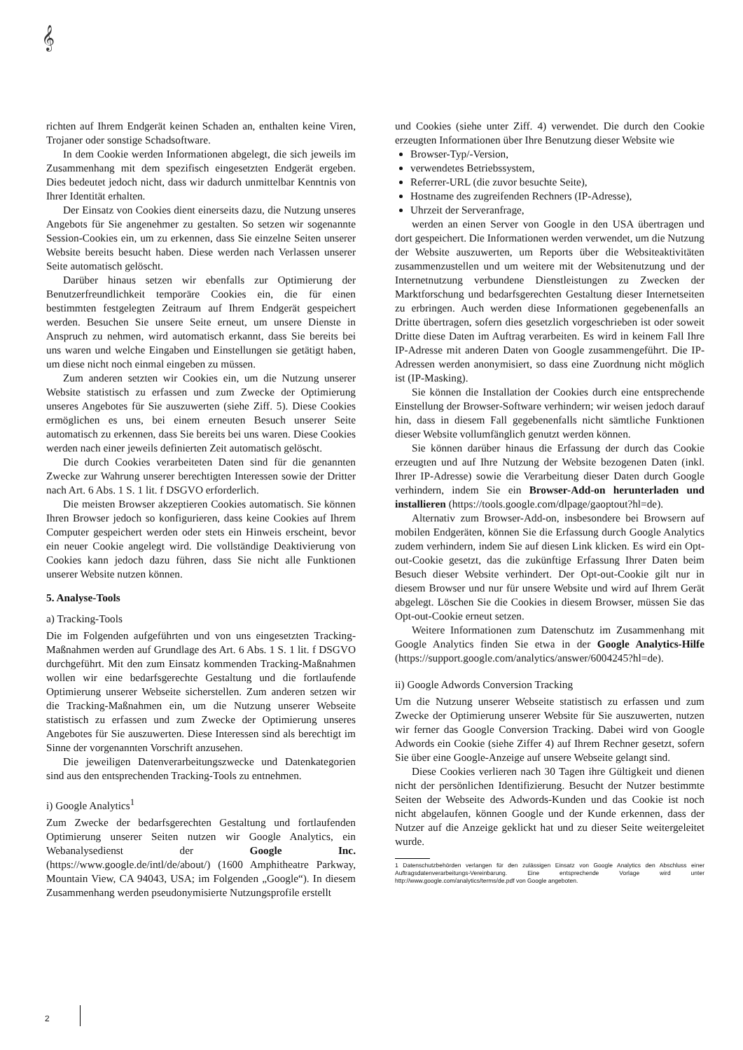𝄞
richten auf Ihrem Endgerät keinen Schaden an, enthalten keine Viren, Trojaner oder sonstige Schadsoftware.
In dem Cookie werden Informationen abgelegt, die sich jeweils im Zusammenhang mit dem spezifisch eingesetzten Endgerät ergeben. Dies bedeutet jedoch nicht, dass wir dadurch unmittelbar Kenntnis von Ihrer Identität erhalten.
Der Einsatz von Cookies dient einerseits dazu, die Nutzung unseres Angebots für Sie angenehmer zu gestalten. So setzen wir sogenannte Session-Cookies ein, um zu erkennen, dass Sie einzelne Seiten unserer Website bereits besucht haben. Diese werden nach Verlassen unserer Seite automatisch gelöscht.
Darüber hinaus setzen wir ebenfalls zur Optimierung der Benutzerfreundlichkeit temporäre Cookies ein, die für einen bestimmten festgelegten Zeitraum auf Ihrem Endgerät gespeichert werden. Besuchen Sie unsere Seite erneut, um unsere Dienste in Anspruch zu nehmen, wird automatisch erkannt, dass Sie bereits bei uns waren und welche Eingaben und Einstellungen sie getätigt haben, um diese nicht noch einmal eingeben zu müssen.
Zum anderen setzten wir Cookies ein, um die Nutzung unserer Website statistisch zu erfassen und zum Zwecke der Optimierung unseres Angebotes für Sie auszuwerten (siehe Ziff. 5). Diese Cookies ermöglichen es uns, bei einem erneuten Besuch unserer Seite automatisch zu erkennen, dass Sie bereits bei uns waren. Diese Cookies werden nach einer jeweils definierten Zeit automatisch gelöscht.
Die durch Cookies verarbeiteten Daten sind für die genannten Zwecke zur Wahrung unserer berechtigten Interessen sowie der Dritter nach Art. 6 Abs. 1 S. 1 lit. f DSGVO erforderlich.
Die meisten Browser akzeptieren Cookies automatisch. Sie können Ihren Browser jedoch so konfigurieren, dass keine Cookies auf Ihrem Computer gespeichert werden oder stets ein Hinweis erscheint, bevor ein neuer Cookie angelegt wird. Die vollständige Deaktivierung von Cookies kann jedoch dazu führen, dass Sie nicht alle Funktionen unserer Website nutzen können.
5. Analyse-Tools
a) Tracking-Tools
Die im Folgenden aufgeführten und von uns eingesetzten Tracking-Maßnahmen werden auf Grundlage des Art. 6 Abs. 1 S. 1 lit. f DSGVO durchgeführt. Mit den zum Einsatz kommenden Tracking-Maßnahmen wollen wir eine bedarfsgerechte Gestaltung und die fortlaufende Optimierung unserer Webseite sicherstellen. Zum anderen setzen wir die Tracking-Maßnahmen ein, um die Nutzung unserer Webseite statistisch zu erfassen und zum Zwecke der Optimierung unseres Angebotes für Sie auszuwerten. Diese Interessen sind als berechtigt im Sinne der vorgenannten Vorschrift anzusehen.
Die jeweiligen Datenverarbeitungszwecke und Datenkategorien sind aus den entsprechenden Tracking-Tools zu entnehmen.
i) Google Analytics<sup>1</sup>
Zum Zwecke der bedarfsgerechten Gestaltung und fortlaufenden Optimierung unserer Seiten nutzen wir Google Analytics, ein Webanalysedienst der Google Inc. (https://www.google.de/intl/de/about/) (1600 Amphitheatre Parkway, Mountain View, CA 94043, USA; im Folgenden „Google“). In diesem Zusammenhang werden pseudonymisierte Nutzungsprofile erstellt
und Cookies (siehe unter Ziff. 4) verwendet. Die durch den Cookie erzeugten Informationen über Ihre Benutzung dieser Website wie
Browser-Typ/-Version,
verwendetes Betriebssystem,
Referrer-URL (die zuvor besuchte Seite),
Hostname des zugreifenden Rechners (IP-Adresse),
Uhrzeit der Serveranfrage,
werden an einen Server von Google in den USA übertragen und dort gespeichert. Die Informationen werden verwendet, um die Nutzung der Website auszuwerten, um Reports über die Websiteaktivitäten zusammenzustellen und um weitere mit der Websitenutzung und der Internetnutzung verbundene Dienstleistungen zu Zwecken der Marktforschung und bedarfsgerechten Gestaltung dieser Internetseiten zu erbringen. Auch werden diese Informationen gegebenenfalls an Dritte übertragen, sofern dies gesetzlich vorgeschrieben ist oder soweit Dritte diese Daten im Auftrag verarbeiten. Es wird in keinem Fall Ihre IP-Adresse mit anderen Daten von Google zusammengeführt. Die IP-Adressen werden anonymisiert, so dass eine Zuordnung nicht möglich ist (IP-Masking).
Sie können die Installation der Cookies durch eine entsprechende Einstellung der Browser-Software verhindern; wir weisen jedoch darauf hin, dass in diesem Fall gegebenenfalls nicht sämtliche Funktionen dieser Website vollumfänglich genutzt werden können.
Sie können darüber hinaus die Erfassung der durch das Cookie erzeugten und auf Ihre Nutzung der Website bezogenen Daten (inkl. Ihrer IP-Adresse) sowie die Verarbeitung dieser Daten durch Google verhindern, indem Sie ein Browser-Add-on herunterladen und installieren (https://tools.google.com/dlpage/gaoptout?hl=de).
Alternativ zum Browser-Add-on, insbesondere bei Browsern auf mobilen Endgeräten, können Sie die Erfassung durch Google Analytics zudem verhindern, indem Sie auf diesen Link klicken. Es wird ein Opt-out-Cookie gesetzt, das die zukünftige Erfassung Ihrer Daten beim Besuch dieser Website verhindert. Der Opt-out-Cookie gilt nur in diesem Browser und nur für unsere Website und wird auf Ihrem Gerät abgelegt. Löschen Sie die Cookies in diesem Browser, müssen Sie das Opt-out-Cookie erneut setzen.
Weitere Informationen zum Datenschutz im Zusammenhang mit Google Analytics finden Sie etwa in der Google Analytics-Hilfe (https://support.google.com/analytics/answer/6004245?hl=de).
ii) Google Adwords Conversion Tracking
Um die Nutzung unserer Webseite statistisch zu erfassen und zum Zwecke der Optimierung unserer Website für Sie auszuwerten, nutzen wir ferner das Google Conversion Tracking. Dabei wird von Google Adwords ein Cookie (siehe Ziffer 4) auf Ihrem Rechner gesetzt, sofern Sie über eine Google-Anzeige auf unsere Webseite gelangt sind.
Diese Cookies verlieren nach 30 Tagen ihre Gültigkeit und dienen nicht der persönlichen Identifizierung. Besucht der Nutzer bestimmte Seiten der Webseite des Adwords-Kunden und das Cookie ist noch nicht abgelaufen, können Google und der Kunde erkennen, dass der Nutzer auf die Anzeige geklickt hat und zu dieser Seite weitergeleitet wurde.
1 Datenschutzbehörden verlangen für den zulässigen Einsatz von Google Analytics den Abschluss einer Auftragsdatenverarbeitungs-Vereinbarung. Eine entsprechende Vorlage wird unter http://www.google.com/analytics/terms/de.pdf von Google angeboten.
2